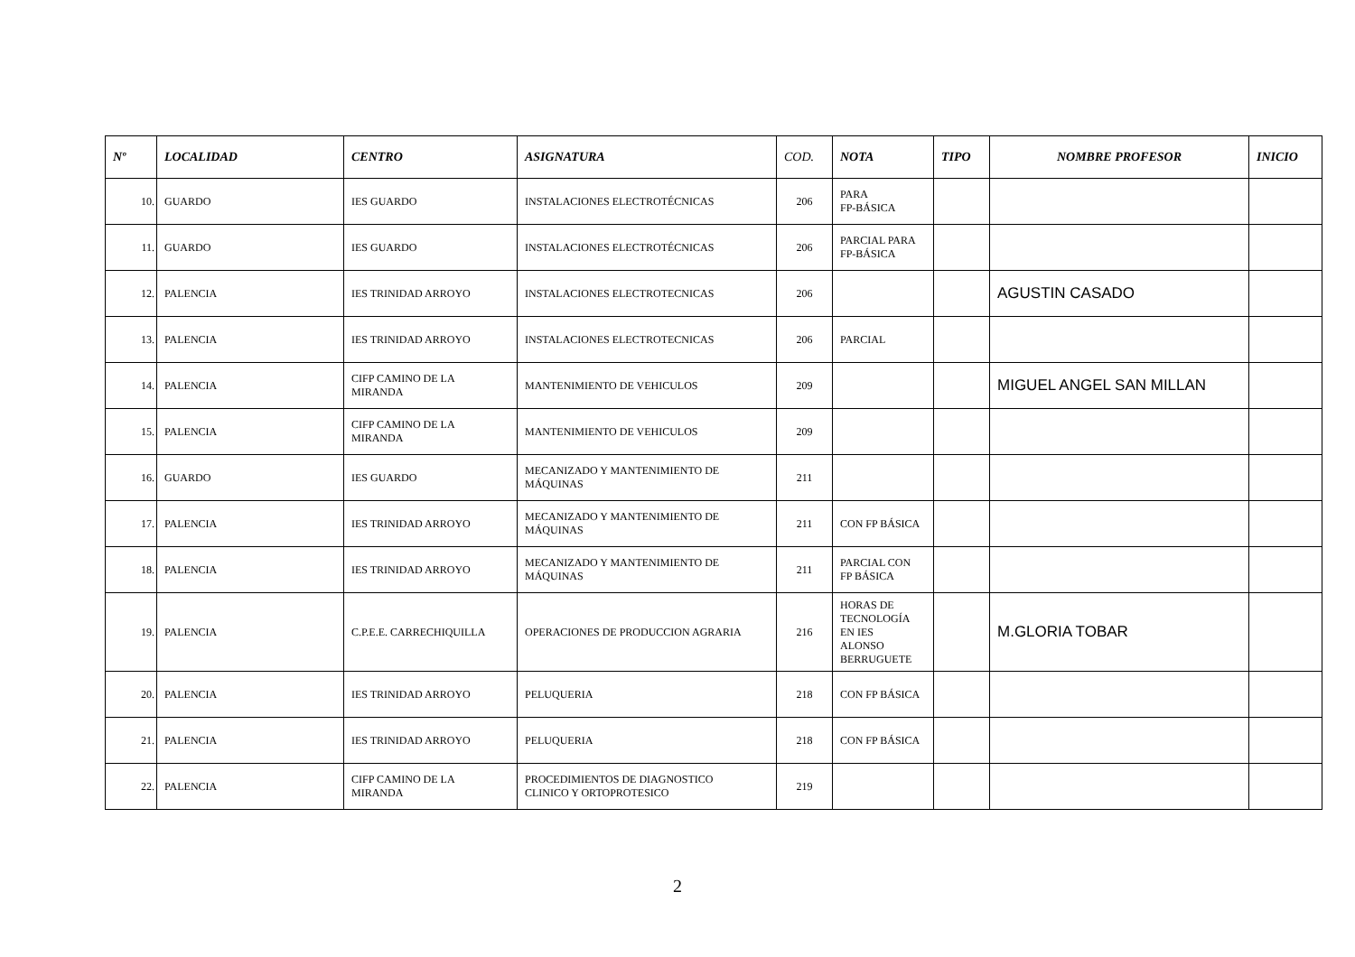| Nº | LOCALIDAD | CENTRO | ASIGNATURA | COD. | NOTA | TIPO | NOMBRE PROFESOR | INICIO |
| --- | --- | --- | --- | --- | --- | --- | --- | --- |
| 10. | GUARDO | IES GUARDO | INSTALACIONES ELECTROTÉCNICAS | 206 | PARA FP-BÁSICA | | | |
| 11. | GUARDO | IES GUARDO | INSTALACIONES ELECTROTÉCNICAS | 206 | PARCIAL PARA FP-BÁSICA | | | |
| 12. | PALENCIA | IES TRINIDAD ARROYO | INSTALACIONES ELECTROTECNICAS | 206 | | | AGUSTIN CASADO | |
| 13. | PALENCIA | IES TRINIDAD ARROYO | INSTALACIONES ELECTROTECNICAS | 206 | PARCIAL | | | |
| 14. | PALENCIA | CIFP CAMINO DE LA MIRANDA | MANTENIMIENTO DE VEHICULOS | 209 | | | MIGUEL ANGEL SAN MILLAN | |
| 15. | PALENCIA | CIFP CAMINO DE LA MIRANDA | MANTENIMIENTO DE VEHICULOS | 209 | | | | |
| 16. | GUARDO | IES GUARDO | MECANIZADO Y MANTENIMIENTO DE MÁQUINAS | 211 | | | | |
| 17. | PALENCIA | IES TRINIDAD ARROYO | MECANIZADO Y MANTENIMIENTO DE MÁQUINAS | 211 | CON FP BÁSICA | | | |
| 18. | PALENCIA | IES TRINIDAD ARROYO | MECANIZADO Y MANTENIMIENTO DE MÁQUINAS | 211 | PARCIAL CON FP BÁSICA | | | |
| 19. | PALENCIA | C.P.E.E. CARRECHIQUILLA | OPERACIONES DE PRODUCCION AGRARIA | 216 | HORAS DE TECNOLOGÍA EN IES ALONSO BERRUGUETE | | M.GLORIA TOBAR | |
| 20. | PALENCIA | IES TRINIDAD ARROYO | PELUQUERIA | 218 | CON FP BÁSICA | | | |
| 21. | PALENCIA | IES TRINIDAD ARROYO | PELUQUERIA | 218 | CON FP BÁSICA | | | |
| 22. | PALENCIA | CIFP CAMINO DE LA MIRANDA | PROCEDIMIENTOS DE DIAGNOSTICO CLINICO Y ORTOPROTESICO | 219 | | | | |
2